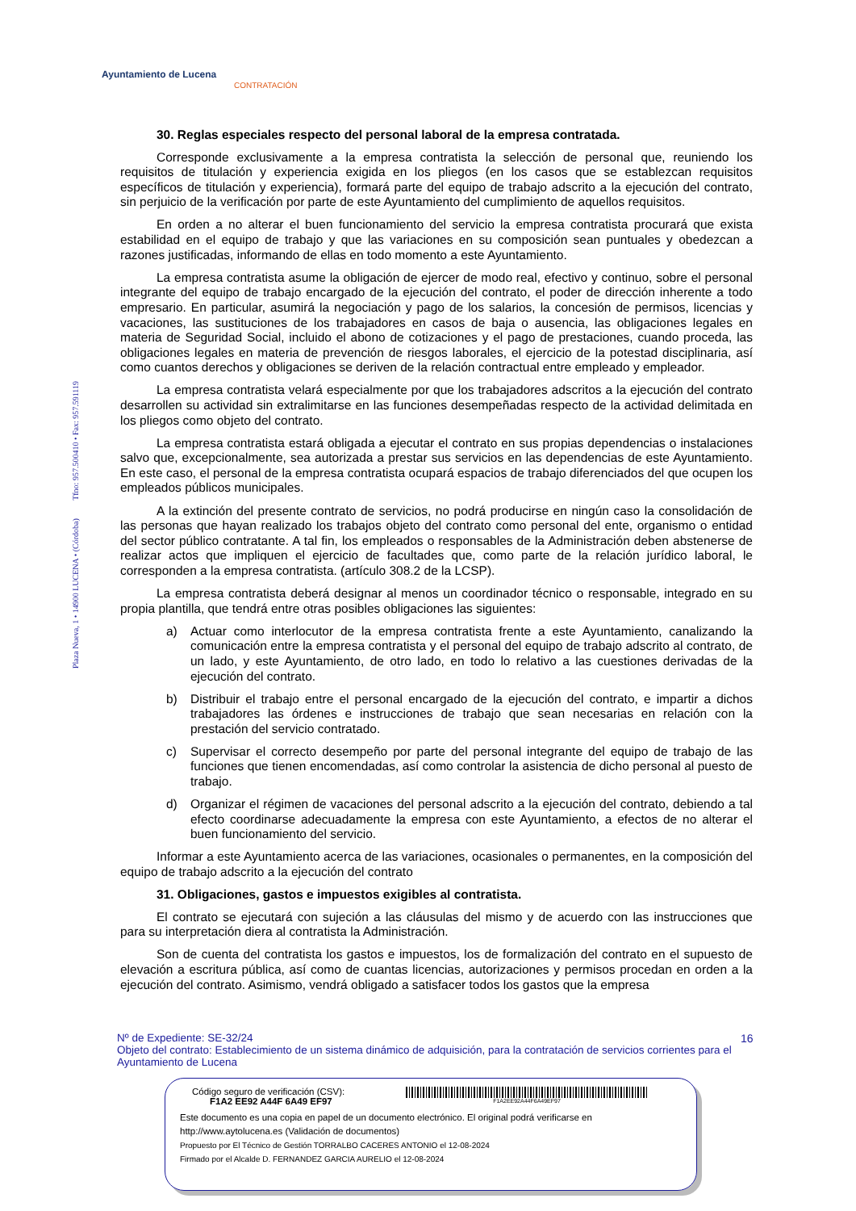Ayuntamiento de Lucena
CONTRATACIÓN
Plaza Nueva, 1 • 14900 LUCENA • (Córdoba) Tfno: 957.500410 • Fax: 957.591119
30. Reglas especiales respecto del personal laboral de la empresa contratada.
Corresponde exclusivamente a la empresa contratista la selección de personal que, reuniendo los requisitos de titulación y experiencia exigida en los pliegos (en los casos que se establezcan requisitos específicos de titulación y experiencia), formará parte del equipo de trabajo adscrito a la ejecución del contrato, sin perjuicio de la verificación por parte de este Ayuntamiento del cumplimiento de aquellos requisitos.
En orden a no alterar el buen funcionamiento del servicio la empresa contratista procurará que exista estabilidad en el equipo de trabajo y que las variaciones en su composición sean puntuales y obedezcan a razones justificadas, informando de ellas en todo momento a este Ayuntamiento.
La empresa contratista asume la obligación de ejercer de modo real, efectivo y continuo, sobre el personal integrante del equipo de trabajo encargado de la ejecución del contrato, el poder de dirección inherente a todo empresario. En particular, asumirá la negociación y pago de los salarios, la concesión de permisos, licencias y vacaciones, las sustituciones de los trabajadores en casos de baja o ausencia, las obligaciones legales en materia de Seguridad Social, incluido el abono de cotizaciones y el pago de prestaciones, cuando proceda, las obligaciones legales en materia de prevención de riesgos laborales, el ejercicio de la potestad disciplinaria, así como cuantos derechos y obligaciones se deriven de la relación contractual entre empleado y empleador.
La empresa contratista velará especialmente por que los trabajadores adscritos a la ejecución del contrato desarrollen su actividad sin extralimitarse en las funciones desempeñadas respecto de la actividad delimitada en los pliegos como objeto del contrato.
La empresa contratista estará obligada a ejecutar el contrato en sus propias dependencias o instalaciones salvo que, excepcionalmente, sea autorizada a prestar sus servicios en las dependencias de este Ayuntamiento. En este caso, el personal de la empresa contratista ocupará espacios de trabajo diferenciados del que ocupen los empleados públicos municipales.
A la extinción del presente contrato de servicios, no podrá producirse en ningún caso la consolidación de las personas que hayan realizado los trabajos objeto del contrato como personal del ente, organismo o entidad del sector público contratante. A tal fin, los empleados o responsables de la Administración deben abstenerse de realizar actos que impliquen el ejercicio de facultades que, como parte de la relación jurídico laboral, le corresponden a la empresa contratista. (artículo 308.2 de la LCSP).
La empresa contratista deberá designar al menos un coordinador técnico o responsable, integrado en su propia plantilla, que tendrá entre otras posibles obligaciones las siguientes:
a) Actuar como interlocutor de la empresa contratista frente a este Ayuntamiento, canalizando la comunicación entre la empresa contratista y el personal del equipo de trabajo adscrito al contrato, de un lado, y este Ayuntamiento, de otro lado, en todo lo relativo a las cuestiones derivadas de la ejecución del contrato.
b) Distribuir el trabajo entre el personal encargado de la ejecución del contrato, e impartir a dichos trabajadores las órdenes e instrucciones de trabajo que sean necesarias en relación con la prestación del servicio contratado.
c) Supervisar el correcto desempeño por parte del personal integrante del equipo de trabajo de las funciones que tienen encomendadas, así como controlar la asistencia de dicho personal al puesto de trabajo.
d) Organizar el régimen de vacaciones del personal adscrito a la ejecución del contrato, debiendo a tal efecto coordinarse adecuadamente la empresa con este Ayuntamiento, a efectos de no alterar el buen funcionamiento del servicio.
Informar a este Ayuntamiento acerca de las variaciones, ocasionales o permanentes, en la composición del equipo de trabajo adscrito a la ejecución del contrato
31. Obligaciones, gastos e impuestos exigibles al contratista.
El contrato se ejecutará con sujeción a las cláusulas del mismo y de acuerdo con las instrucciones que para su interpretación diera al contratista la Administración.
Son de cuenta del contratista los gastos e impuestos, los de formalización del contrato en el supuesto de elevación a escritura pública, así como de cuantas licencias, autorizaciones y permisos procedan en orden a la ejecución del contrato. Asimismo, vendrá obligado a satisfacer todos los gastos que la empresa
16
Nº de Expediente: SE-32/24
Objeto del contrato: Establecimiento de un sistema dinámico de adquisición, para la contratación de servicios corrientes para el Ayuntamiento de Lucena
Código seguro de verificación (CSV):
F1A2 EE92 A44F 6A49 EF97
F1A2EE92A44F6A49EF97
Este documento es una copia en papel de un documento electrónico. El original podrá verificarse en
http://www.aytolucena.es (Validación de documentos)
Propuesto por El Técnico de Gestión TORRALBO CACERES ANTONIO el 12-08-2024
Firmado por el Alcalde D. FERNANDEZ GARCIA AURELIO el 12-08-2024